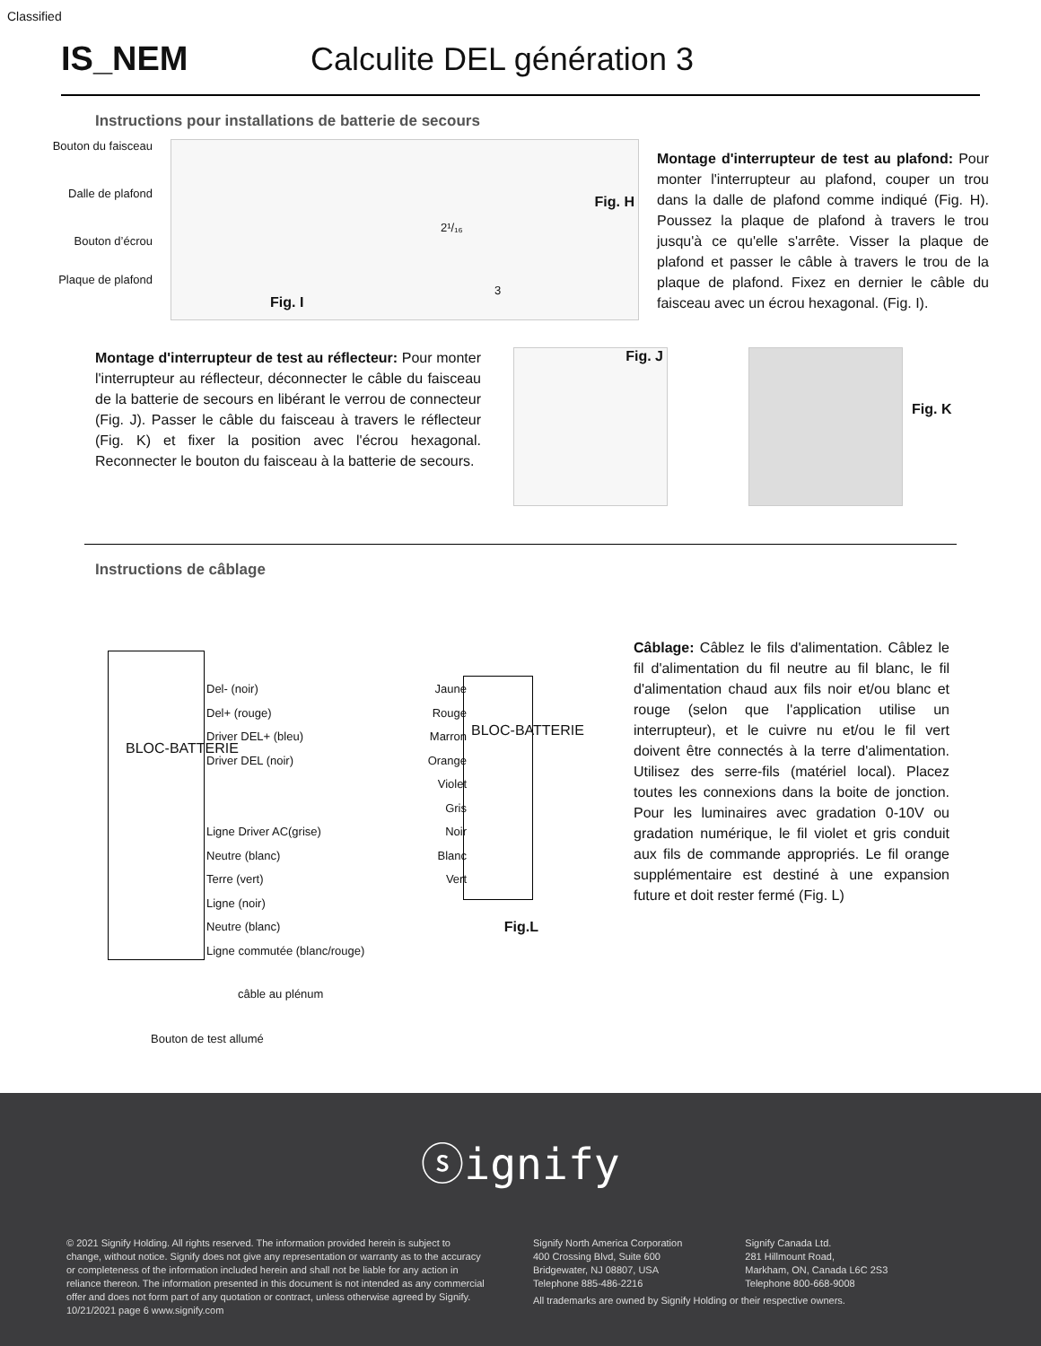Classified
IS_NEM Calculite DEL génération 3
Instructions pour installations de batterie de secours
Bouton du faisceau
Dalle de plafond
Bouton d’écrou
Plaque de plafond
Fig. I
Fig. H
2¹/₁₆
3
Montage d'interrupteur de test au plafond: Pour monter l'interrupteur au plafond, couper un trou dans la dalle de plafond comme indiqué (Fig. H). Poussez la plaque de plafond à travers le trou jusqu'à ce qu'elle s'arrête. Visser la plaque de plafond et passer le câble à travers le trou de la plaque de plafond. Fixez en dernier le câble du faisceau avec un écrou hexagonal. (Fig. I).
Montage d'interrupteur de test au réflecteur: Pour monter l'interrupteur au réflecteur, déconnecter le câble du faisceau de la batterie de secours en libérant le verrou de connecteur (Fig. J). Passer le câble du faisceau à travers le réflecteur (Fig. K) et fixer la position avec l'écrou hexagonal. Reconnecter le bouton du faisceau à la batterie de secours.
Fig. J
Fig. K
Instructions de câblage
BLOC-BATTERIE
BLOC-BATTERIE
Del- (noir) Jaune
Del+ (rouge) Rouge
Driver DEL+ (bleu) Marron
Driver DEL (noir) Orange
Violet
Gris
Ligne Driver AC(grise) Noir
Neutre (blanc) Blanc
Terre (vert) Vert
Ligne (noir)
Neutre (blanc) Fig.L
Ligne commutée (blanc/rouge)
câble au plénum
Bouton de test allumé
Câblage: Câblez le fils d'alimentation. Câblez le fil d'alimentation du fil neutre au fil blanc, le fil d'alimentation chaud aux fils noir et/ou blanc et rouge (selon que l'application utilise un interrupteur), et le cuivre nu et/ou le fil vert doivent être connectés à la terre d'alimentation. Utilisez des serre-fils (matériel local). Placez toutes les connexions dans la boite de jonction. Pour les luminaires avec gradation 0-10V ou gradation numérique, le fil violet et gris conduit aux fils de commande appropriés. Le fil orange supplémentaire est destiné à une expansion future et doit rester fermé (Fig. L)
ⓢignify
© 2021 Signify Holding. All rights reserved. The information provided herein is subject to change, without notice. Signify does not give any representation or warranty as to the accuracy or completeness of the information included herein and shall not be liable for any action in reliance thereon. The information presented in this document is not intended as any commercial offer and does not form part of any quotation or contract, unless otherwise agreed by Signify.
10/21/2021 page 6 www.signify.com
Signify North America Corporation
400 Crossing Blvd, Suite 600
Bridgewater, NJ 08807, USA
Telephone 885-486-2216
Signify Canada Ltd.
281 Hillmount Road,
Markham, ON, Canada L6C 2S3
Telephone 800-668-9008
All trademarks are owned by Signify Holding or their respective owners.